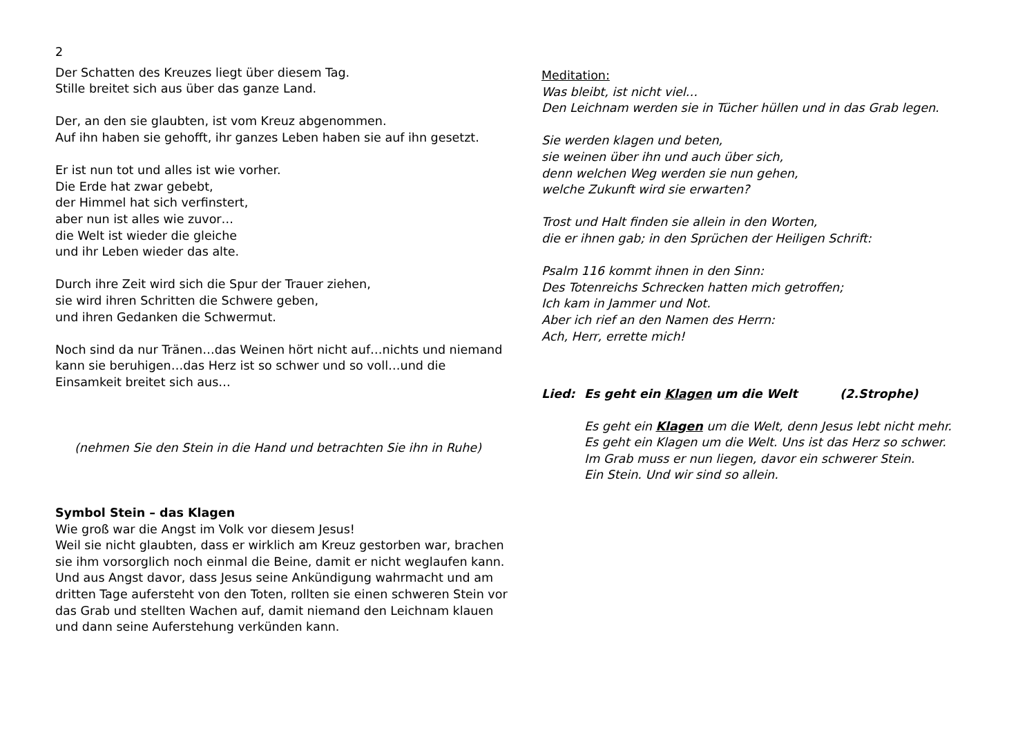2
Der Schatten des Kreuzes liegt über diesem Tag.
Stille breitet sich aus über das ganze Land.
Der, an den sie glaubten, ist vom Kreuz abgenommen.
Auf ihn haben sie gehofft, ihr ganzes Leben haben sie auf ihn gesetzt.
Er ist nun tot und alles ist wie vorher.
Die Erde hat zwar gebebt,
der Himmel hat sich verfinstert,
aber nun ist alles wie zuvor…
die Welt ist wieder die gleiche
und ihr Leben wieder das alte.
Durch ihre Zeit wird sich die Spur der Trauer ziehen,
sie wird ihren Schritten die Schwere geben,
und ihren Gedanken die Schwermut.
Noch sind da nur Tränen…das Weinen hört nicht auf…nichts und niemand kann sie beruhigen…das Herz ist so schwer und so voll…und die Einsamkeit breitet sich aus…
(nehmen Sie den Stein in die Hand und betrachten Sie ihn in Ruhe)
Symbol Stein – das Klagen
Wie groß war die Angst im Volk vor diesem Jesus!
Weil sie nicht glaubten, dass er wirklich am Kreuz gestorben war, brachen sie ihm vorsorglich noch einmal die Beine, damit er nicht weglaufen kann. Und aus Angst davor, dass Jesus seine Ankündigung wahrmacht und am dritten Tage aufersteht von den Toten, rollten sie einen schweren Stein vor das Grab und stellten Wachen auf, damit niemand den Leichnam klauen und dann seine Auferstehung verkünden kann.
Meditation:
Was bleibt, ist nicht viel…
Den Leichnam werden sie in Tücher hüllen und in das Grab legen.
Sie werden klagen und beten,
sie weinen über ihn und auch über sich,
denn welchen Weg werden sie nun gehen,
welche Zukunft wird sie erwarten?
Trost und Halt finden sie allein in den Worten,
die er ihnen gab; in den Sprüchen der Heiligen Schrift:
Psalm 116 kommt ihnen in den Sinn:
Des Totenreichs Schrecken hatten mich getroffen;
Ich kam in Jammer und Not.
Aber ich rief an den Namen des Herrn:
Ach, Herr, errette mich!
Lied: Es geht ein Klagen um die Welt (2.Strophe)
Es geht ein Klagen um die Welt, denn Jesus lebt nicht mehr.
Es geht ein Klagen um die Welt. Uns ist das Herz so schwer.
Im Grab muss er nun liegen, davor ein schwerer Stein.
Ein Stein. Und wir sind so allein.